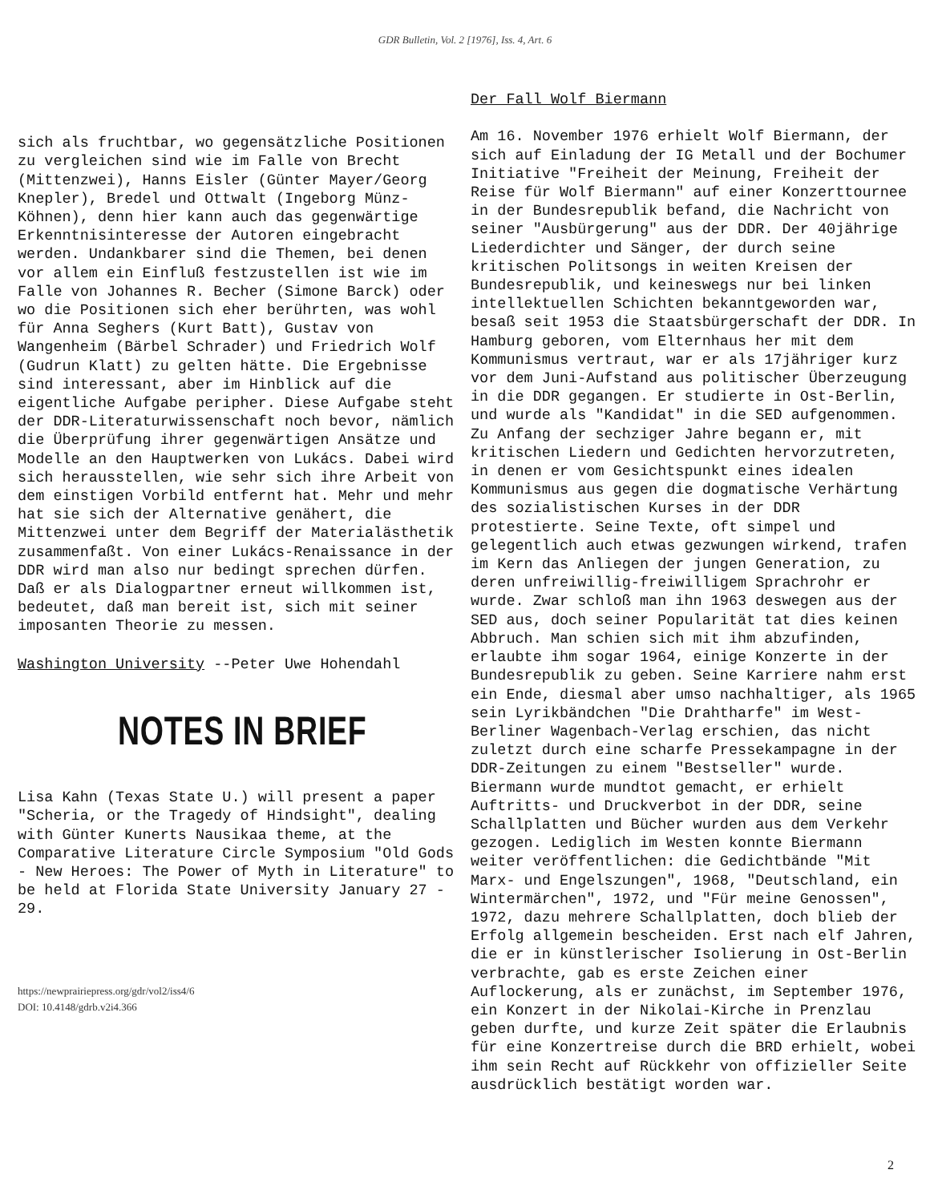GDR Bulletin, Vol. 2 [1976], Iss. 4, Art. 6
sich als fruchtbar, wo gegensätzliche Positionen zu vergleichen sind wie im Falle von Brecht (Mittenzwei), Hanns Eisler (Günter Mayer/Georg Knepler), Bredel und Ottwalt (Ingeborg Münz-Köhnen), denn hier kann auch das gegenwärtige Erkenntnisinteresse der Autoren eingebracht werden. Undankbarer sind die Themen, bei denen vor allem ein Einfluß festzustellen ist wie im Falle von Johannes R. Becher (Simone Barck) oder wo die Positionen sich eher berührten, was wohl für Anna Seghers (Kurt Batt), Gustav von Wangenheim (Bärbel Schrader) und Friedrich Wolf (Gudrun Klatt) zu gelten hätte. Die Ergebnisse sind interessant, aber im Hinblick auf die eigentliche Aufgabe peripher. Diese Aufgabe steht der DDR-Literaturwissenschaft noch bevor, nämlich die Überprüfung ihrer gegenwärtigen Ansätze und Modelle an den Hauptwerken von Lukács. Dabei wird sich herausstellen, wie sehr sich ihre Arbeit von dem einstigen Vorbild entfernt hat. Mehr und mehr hat sie sich der Alternative genähert, die Mittenzwei unter dem Begriff der Materialästhetik zusammenfaßt. Von einer Lukács-Renaissance in der DDR wird man also nur bedingt sprechen dürfen. Daß er als Dialogpartner erneut willkommen ist, bedeutet, daß man bereit ist, sich mit seiner imposanten Theorie zu messen.
Washington University --Peter Uwe Hohendahl
NOTES IN BRIEF
Lisa Kahn (Texas State U.) will present a paper "Scheria, or the Tragedy of Hindsight", dealing with Günter Kunerts Nausikaa theme, at the Comparative Literature Circle Symposium "Old Gods - New Heroes: The Power of Myth in Literature" to be held at Florida State University January 27 - 29.
https://newprairiepress.org/gdr/vol2/iss4/6
DOI: 10.4148/gdrb.v2i4.366
Der Fall Wolf Biermann
Am 16. November 1976 erhielt Wolf Biermann, der sich auf Einladung der IG Metall und der Bochumer Initiative "Freiheit der Meinung, Freiheit der Reise für Wolf Biermann" auf einer Konzerttournee in der Bundesrepublik befand, die Nachricht von seiner "Ausbürgerung" aus der DDR. Der 40jährige Liederdichter und Sänger, der durch seine kritischen Politsongs in weiten Kreisen der Bundesrepublik, und keineswegs nur bei linken intellektuellen Schichten bekanntgeworden war, besaß seit 1953 die Staatsbürgerschaft der DDR. In Hamburg geboren, vom Elternhaus her mit dem Kommunismus vertraut, war er als 17jähriger kurz vor dem Juni-Aufstand aus politischer Überzeugung in die DDR gegangen. Er studierte in Ost-Berlin, und wurde als "Kandidat" in die SED aufgenommen. Zu Anfang der sechziger Jahre begann er, mit kritischen Liedern und Gedichten hervorzutreten, in denen er vom Gesichtspunkt eines idealen Kommunismus aus gegen die dogmatische Verhärtung des sozialistischen Kurses in der DDR protestierte. Seine Texte, oft simpel und gelegentlich auch etwas gezwungen wirkend, trafen im Kern das Anliegen der jungen Generation, zu deren unfreiwillig-freiwilligem Sprachrohr er wurde. Zwar schloß man ihn 1963 deswegen aus der SED aus, doch seiner Popularität tat dies keinen Abbruch. Man schien sich mit ihm abzufinden, erlaubte ihm sogar 1964, einige Konzerte in der Bundesrepublik zu geben. Seine Karriere nahm erst ein Ende, diesmal aber umso nachhaltiger, als 1965 sein Lyrikbändchen "Die Drahtharfe" im West-Berliner Wagenbach-Verlag erschien, das nicht zuletzt durch eine scharfe Pressekampagne in der DDR-Zeitungen zu einem "Bestseller" wurde. Biermann wurde mundtot gemacht, er erhielt Auftritts- und Druckverbot in der DDR, seine Schallplatten und Bücher wurden aus dem Verkehr gezogen. Lediglich im Westen konnte Biermann weiter veröffentlichen: die Gedichtbände "Mit Marx- und Engelszungen", 1968, "Deutschland, ein Wintermärchen", 1972, und "Für meine Genossen", 1972, dazu mehrere Schallplatten, doch blieb der Erfolg allgemein bescheiden. Erst nach elf Jahren, die er in künstlerischer Isolierung in Ost-Berlin verbrachte, gab es erste Zeichen einer Auflockerung, als er zunächst, im September 1976, ein Konzert in der Nikolai-Kirche in Prenzlau geben durfte, und kurze Zeit später die Erlaubnis für eine Konzertreise durch die BRD erhielt, wobei ihm sein Recht auf Rückkehr von offizieller Seite ausdrücklich bestätigt worden war.
2